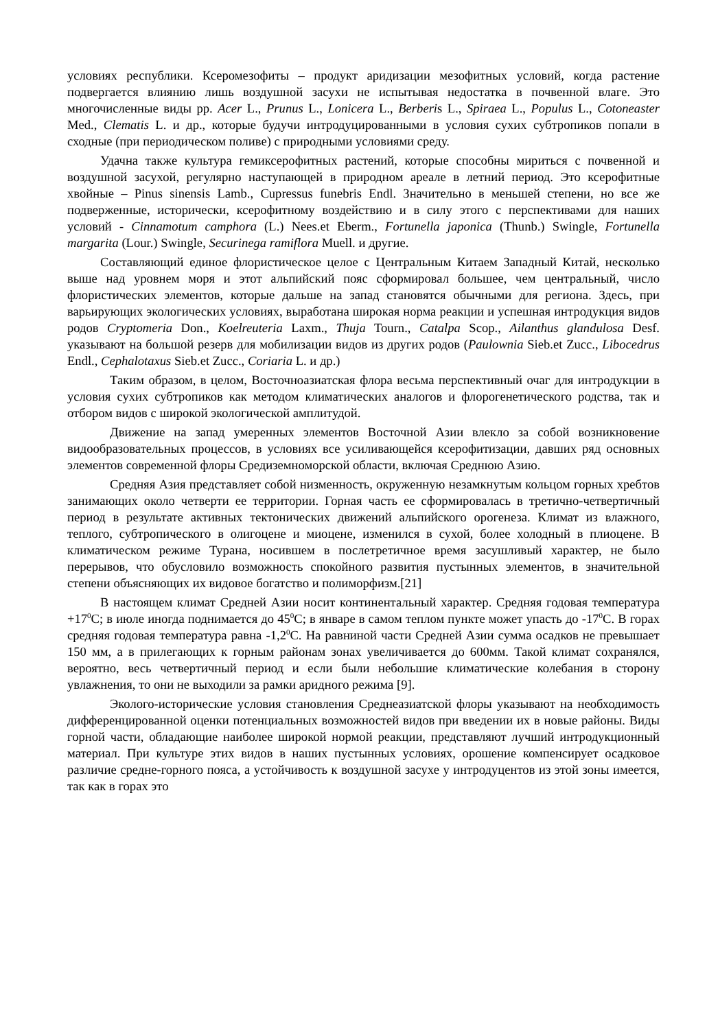условиях республики. Ксеромезофиты – продукт аридизации мезофитных условий, когда растение подвергается влиянию лишь воздушной засухи не испытывая недостатка в почвенной влаге. Это многочисленные виды рр. Acer L., Prunus L., Lonicera L., Berberis L., Spiraea L., Populus L., Cotoneaster Med., Clematis L. и др., которые будучи интродуцированными в условия сухих субтропиков попали в сходные (при периодическом поливе) с природными условиями среду.
Удачна также культура гемиксерофитных растений, которые способны мириться с почвенной и воздушной засухой, регулярно наступающей в природном ареале в летний период. Это ксерофитные хвойные – Pinus sinensis Lamb., Cupressus funebris Endl. Значительно в меньшей степени, но все же подверженные, исторически, ксерофитному воздействию и в силу этого с перспективами для наших условий - Cinnamotum camphora (L.) Nees.et Eberm., Fortunella japonica (Thunb.) Swingle, Fortunella margarita (Lour.) Swingle, Securinega ramiflora Muell. и другие.
Составляющий единое флористическое целое с Центральным Китаем Западный Китай, несколько выше над уровнем моря и этот альпийский пояс сформировал большее, чем центральный, число флористических элементов, которые дальше на запад становятся обычными для региона. Здесь, при варьирующих экологических условиях, выработана широкая норма реакции и успешная интродукция видов родов Cryptomeria Don., Koelreuteria Laxm., Thuja Tourn., Catalpa Scop., Ailanthus glandulosa Desf. указывают на большой резерв для мобилизации видов из других родов (Paulownia Sieb.et Zucc., Libocedrus Endl., Cephalotaxus Sieb.et Zucc., Coriaria L. и др.)
Таким образом, в целом, Восточноазиатская флора весьма перспективный очаг для интродукции в условия сухих субтропиков как методом климатических аналогов и флорогенетического родства, так и отбором видов с широкой экологической амплитудой.
Движение на запад умеренных элементов Восточной Азии влекло за собой возникновение видообразовательных процессов, в условиях все усиливающейся ксерофитизации, давших ряд основных элементов современной флоры Средиземноморской области, включая Среднюю Азию.
Средняя Азия представляет собой низменность, окруженную незамкнутым кольцом горных хребтов занимающих около четверти ее территории. Горная часть ее сформировалась в третично-четвертичный период в результате активных тектонических движений альпийского орогенеза. Климат из влажного, теплого, субтропического в олигоцене и миоцене, изменился в сухой, более холодный в плиоцене. В климатическом режиме Турана, носившем в послетретичное время засушливый характер, не было перерывов, что обусловило возможность спокойного развития пустынных элементов, в значительной степени объясняющих их видовое богатство и полиморфизм.[21]
В настоящем климат Средней Азии носит континентальный характер. Средняя годовая температура +17<sup>0</sup>С; в июле иногда поднимается до 45<sup>0</sup>С; в январе в самом теплом пункте может упасть до -17<sup>0</sup>С. В горах средняя годовая температура равна -1,2<sup>0</sup>С. На равниной части Средней Азии сумма осадков не превышает 150 мм, а в прилегающих к горным районам зонах увеличивается до 600мм. Такой климат сохранялся, вероятно, весь четвертичный период и если были небольшие климатические колебания в сторону увлажнения, то они не выходили за рамки аридного режима [9].
Эколого-исторические условия становления Среднеазиатской флоры указывают на необходимость дифференцированной оценки потенциальных возможностей видов при введении их в новые районы. Виды горной части, обладающие наиболее широкой нормой реакции, представляют лучший интродукционный материал. При культуре этих видов в наших пустынных условиях, орошение компенсирует осадковое различие средне-горного пояса, а устойчивость к воздушной засухе у интродуцентов из этой зоны имеется, так как в горах это